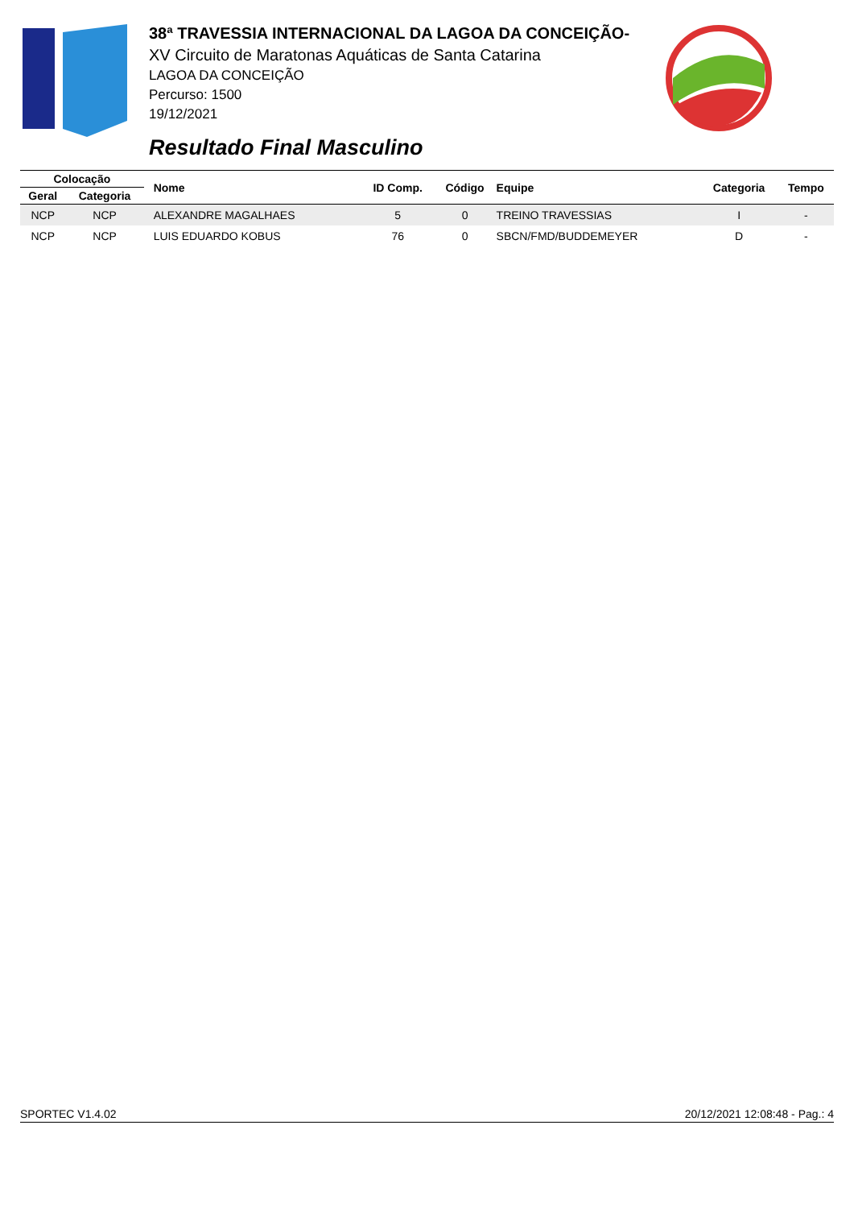38ª TRAVESSIA INTERNACIONAL DA LAGOA DA CONCEIÇÃO-
XV Circuito de Maratonas Aquáticas de Santa Catarina
LAGOA DA CONCEIÇÃO
Percurso: 1500
19/12/2021
Resultado Final Masculino
| Colocação | | Nome | ID Comp. | Código | Equipe | Categoria | Tempo |
| --- | --- | --- | --- | --- | --- | --- | --- |
| Geral | Categoria | | | | | | |
| NCP | NCP | ALEXANDRE MAGALHAES | 5 | 0 | TREINO TRAVESSIAS | I | - |
| NCP | NCP | LUIS EDUARDO KOBUS | 76 | 0 | SBCN/FMD/BUDDEMEYER | D | - |
SPORTEC V1.4.02 20/12/2021 12:08:48 - Pag.: 4